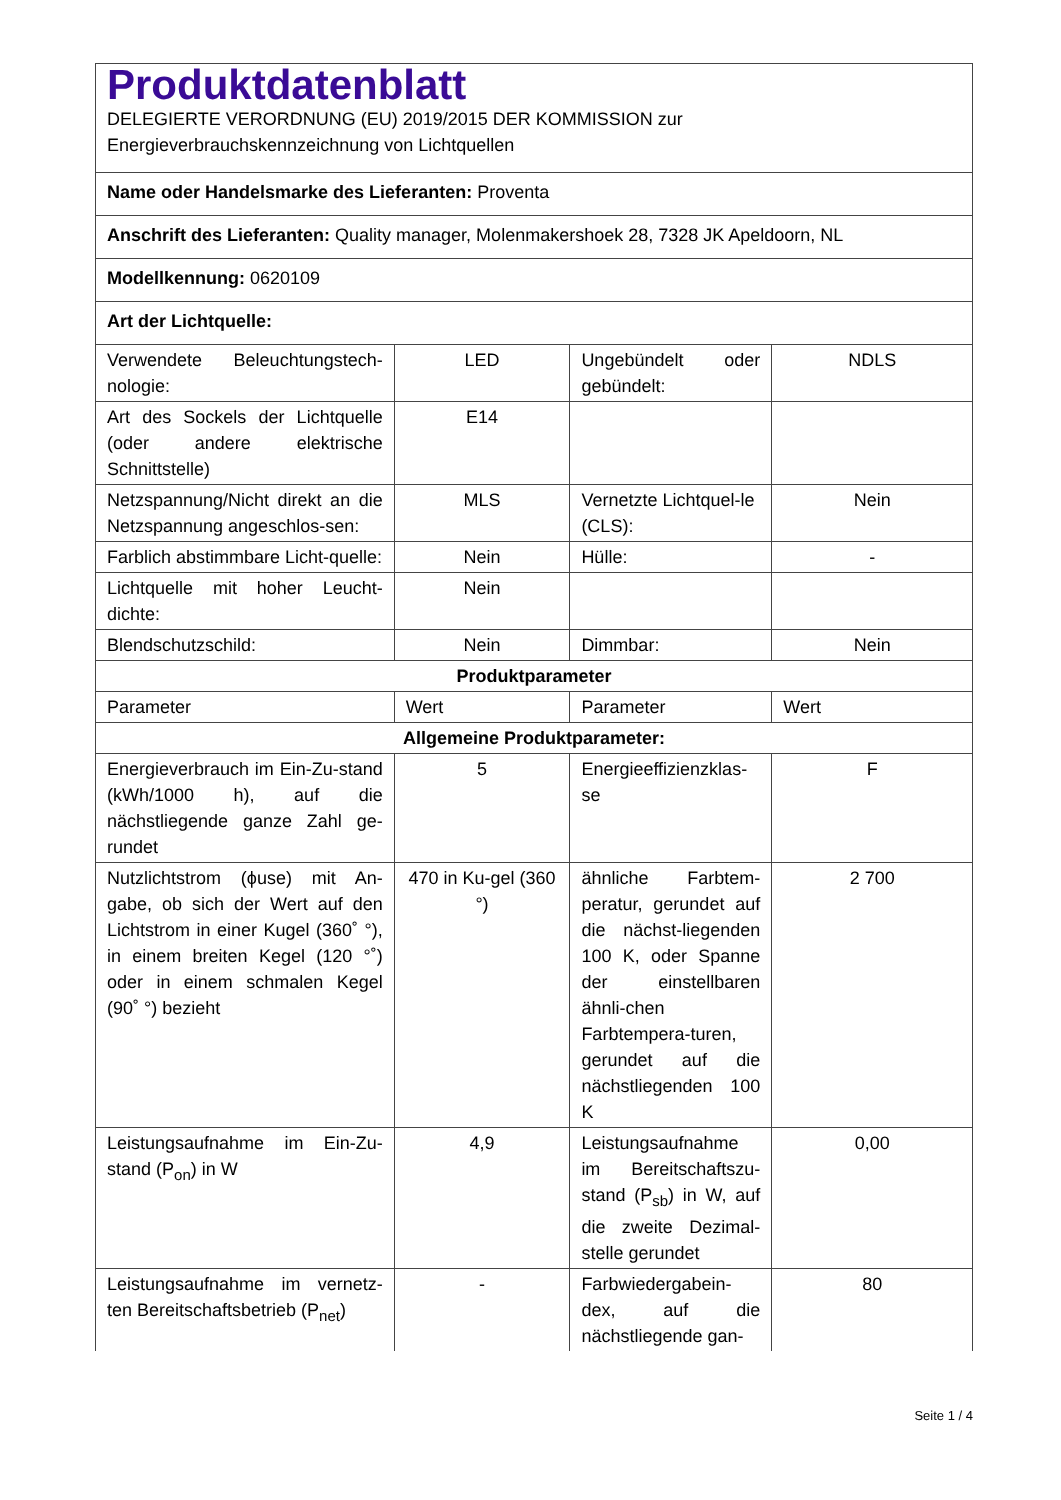| Produktdatenblatt DELEGIERTE VERORDNUNG (EU) 2019/2015 DER KOMMISSION zur Energieverbrauchskennzeichnung von Lichtquellen | | | |
| Name oder Handelsmarke des Lieferanten: Proventa | | | |
| Anschrift des Lieferanten: Quality manager, Molenmakershoek 28, 7328 JK Apeldoorn, NL | | | |
| Modellkennung: 0620109 | | | |
| Art der Lichtquelle: | | | |
| Verwendete Beleuchtungstech-nologie: | LED | Ungebündelt oder gebündelt: | NDLS |
| Art des Sockels der Lichtquelle (oder andere elektrische Schnittstelle) | E14 | | |
| Netzspannung/Nicht direkt an die Netzspannung angeschlos-sen: | MLS | Vernetzte Lichtquel-le (CLS): | Nein |
| Farblich abstimmbare Licht-quelle: | Nein | Hülle: | - |
| Lichtquelle mit hoher Leucht-dichte: | Nein | | |
| Blendschutzschild: | Nein | Dimmbar: | Nein |
| Produktparameter | | | |
| Parameter | Wert | Parameter | Wert |
| Allgemeine Produktparameter: | | | |
| Energieverbrauch im Ein-Zu-stand (kWh/1000 h), auf die nächstliegende ganze Zahl ge-rundet | 5 | Energieeffizienzklas-se | F |
| Nutzlichtstrom (ϕuse) mit An-gabe, ob sich der Wert auf den Lichtstrom in einer Kugel (360˚ °), in einem breiten Kegel (120 °˚) oder in einem schmalen Kegel (90˚ °) bezieht | 470 in Ku-gel (360 °) | ähnliche Farbtem-peratur, gerundet auf die nächst-liegenden 100 K, oder Spanne der einstellbaren ähnli-chen Farbtempera-turen, gerundet auf die nächstliegenden 100 K | 2 700 |
| Leistungsaufnahme im Ein-Zu-stand (P<sub>on</sub>) in W | 4,9 | Leistungsaufnahme im Bereitschaftszu-stand (P<sub>sb</sub>) in W, auf die zweite Dezimal-stelle gerundet | 0,00 |
| Leistungsaufnahme im vernetz-ten Bereitschaftsbetrieb (P<sub>net</sub>) | - | Farbwiedergabein-dex, auf die nächstliegende gan- | 80 |
Seite 1 / 4